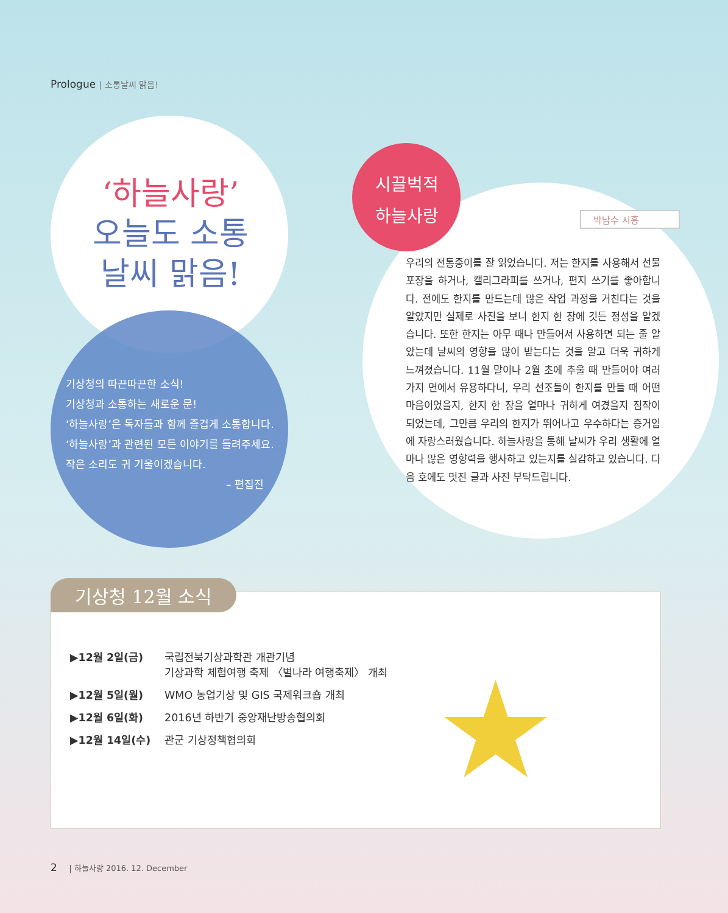Prologue | 소통날씨 맑음!
‘하늘사랑’
오늘도 소통
날씨 맑음!
기상청의 따끈따끈한 소식!
기상청과 소통하는 새로운 문!
‘하늘사랑’은 독자들과 함께 즐겁게 소통합니다.
‘하늘사랑’과 관련된 모든 이야기를 들려주세요.
작은 소리도 귀 기울이겠습니다.
– 편집진
시끌벅적
하늘사랑
박남수 시흥
우리의 전통종이를 잘 읽었습니다. 저는 한지를 사용해서 선물 포장을 하거나, 캘리그라피를 쓰거나, 편지 쓰기를 좋아합니다. 전에도 한지를 만드는데 많은 작업 과정을 거친다는 것을 알았지만 실제로 사진을 보니 한지 한 장에 깃든 정성을 알겠습니다. 또한 한지는 아무 때나 만들어서 사용하면 되는 줄 알았는데 날씨의 영향을 많이 받는다는 것을 알고 더욱 귀하게 느껴졌습니다. 11월 말이나 2월 초에 추울 때 만들어야 여러 가지 면에서 유용하다니, 우리 선조들이 한지를 만들 때 어떤 마음이었을지, 한지 한 장을 얼마나 귀하게 여겼을지 짐작이 되었는데, 그만큼 우리의 한지가 뛰어나고 우수하다는 증거임에 자랑스러웠습니다. 하늘사랑을 통해 날씨가 우리 생활에 얼마나 많은 영향력을 행사하고 있는지를 실감하고 있습니다. 다음 호에도 멋진 글과 사진 부탁드립니다.
기상청 12월 소식
| ▶12월 2일(금) | 국립전북기상과학관 개관기념 기상과학 체험여행 축제 〈별나라 여행축제〉 개최 |
| ▶12월 5일(월) | WMO 농업기상 및 GIS 국제워크숍 개최 |
| ▶12월 6일(화) | 2016년 하반기 중앙재난방송협의회 |
| ▶12월 14일(수) | 관군 기상정책협의회 |
★
2 | 하늘사랑 2016. 12. December